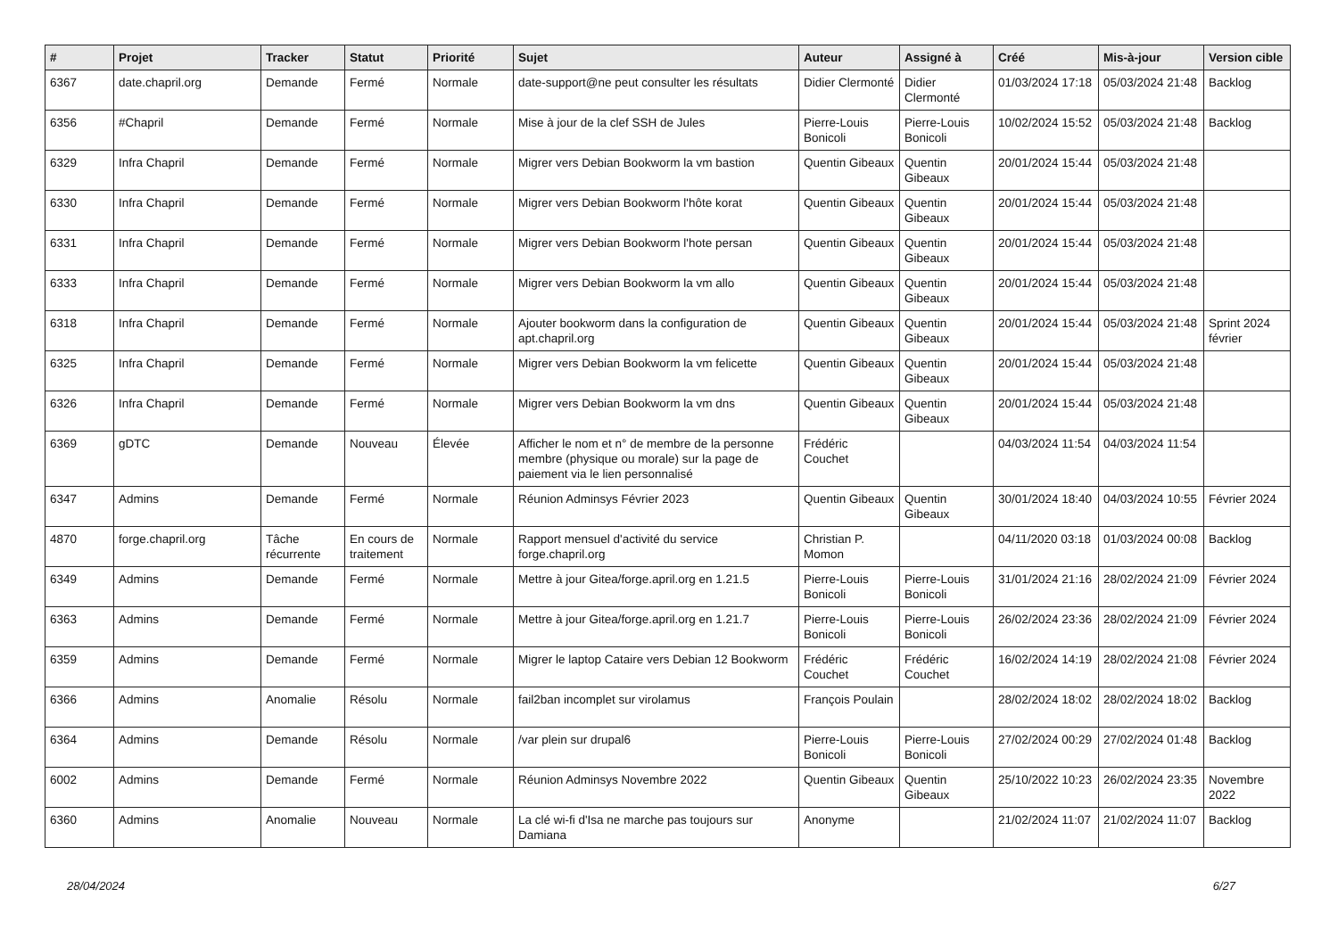| # | Projet | Tracker | Statut | Priorité | Sujet | Auteur | Assigné à | Créé | Mis-à-jour | Version cible |
| --- | --- | --- | --- | --- | --- | --- | --- | --- | --- | --- |
| 6367 | date.chapril.org | Demande | Fermé | Normale | date-support@ne peut consulter les résultats | Didier Clermonté | Didier Clermonté | 01/03/2024 17:18 | 05/03/2024 21:48 | Backlog |
| 6356 | #Chapril | Demande | Fermé | Normale | Mise à jour de la clef SSH de Jules | Pierre-Louis Bonicoli | Pierre-Louis Bonicoli | 10/02/2024 15:52 | 05/03/2024 21:48 | Backlog |
| 6329 | Infra Chapril | Demande | Fermé | Normale | Migrer vers Debian Bookworm la vm bastion | Quentin Gibeaux | Quentin Gibeaux | 20/01/2024 15:44 | 05/03/2024 21:48 | |
| 6330 | Infra Chapril | Demande | Fermé | Normale | Migrer vers Debian Bookworm l'hôte korat | Quentin Gibeaux | Quentin Gibeaux | 20/01/2024 15:44 | 05/03/2024 21:48 | |
| 6331 | Infra Chapril | Demande | Fermé | Normale | Migrer vers Debian Bookworm l'hote persan | Quentin Gibeaux | Quentin Gibeaux | 20/01/2024 15:44 | 05/03/2024 21:48 | |
| 6333 | Infra Chapril | Demande | Fermé | Normale | Migrer vers Debian Bookworm la vm allo | Quentin Gibeaux | Quentin Gibeaux | 20/01/2024 15:44 | 05/03/2024 21:48 | |
| 6318 | Infra Chapril | Demande | Fermé | Normale | Ajouter bookworm dans la configuration de apt.chapril.org | Quentin Gibeaux | Quentin Gibeaux | 20/01/2024 15:44 | 05/03/2024 21:48 | Sprint 2024 février |
| 6325 | Infra Chapril | Demande | Fermé | Normale | Migrer vers Debian Bookworm la vm felicette | Quentin Gibeaux | Quentin Gibeaux | 20/01/2024 15:44 | 05/03/2024 21:48 | |
| 6326 | Infra Chapril | Demande | Fermé | Normale | Migrer vers Debian Bookworm la vm dns | Quentin Gibeaux | Quentin Gibeaux | 20/01/2024 15:44 | 05/03/2024 21:48 | |
| 6369 | gDTC | Demande | Nouveau | Élevée | Afficher le nom et n° de membre de la personne membre (physique ou morale) sur la page de paiement via le lien personnalisé | Frédéric Couchet | | 04/03/2024 11:54 | 04/03/2024 11:54 | |
| 6347 | Admins | Demande | Fermé | Normale | Réunion Adminsys Février 2023 | Quentin Gibeaux | Quentin Gibeaux | 30/01/2024 18:40 | 04/03/2024 10:55 | Février 2024 |
| 4870 | forge.chapril.org | Tâche récurrente | En cours de traitement | Normale | Rapport mensuel d'activité du service forge.chapril.org | Christian P. Momon | | 04/11/2020 03:18 | 01/03/2024 00:08 | Backlog |
| 6349 | Admins | Demande | Fermé | Normale | Mettre à jour Gitea/forge.april.org en 1.21.5 | Pierre-Louis Bonicoli | Pierre-Louis Bonicoli | 31/01/2024 21:16 | 28/02/2024 21:09 | Février 2024 |
| 6363 | Admins | Demande | Fermé | Normale | Mettre à jour Gitea/forge.april.org en 1.21.7 | Pierre-Louis Bonicoli | Pierre-Louis Bonicoli | 26/02/2024 23:36 | 28/02/2024 21:09 | Février 2024 |
| 6359 | Admins | Demande | Fermé | Normale | Migrer le laptop Cataire vers Debian 12 Bookworm | Frédéric Couchet | Frédéric Couchet | 16/02/2024 14:19 | 28/02/2024 21:08 | Février 2024 |
| 6366 | Admins | Anomalie | Résolu | Normale | fail2ban incomplet sur virolamus | François Poulain | | 28/02/2024 18:02 | 28/02/2024 18:02 | Backlog |
| 6364 | Admins | Demande | Résolu | Normale | /var plein sur drupal6 | Pierre-Louis Bonicoli | Pierre-Louis Bonicoli | 27/02/2024 00:29 | 27/02/2024 01:48 | Backlog |
| 6002 | Admins | Demande | Fermé | Normale | Réunion Adminsys Novembre 2022 | Quentin Gibeaux | Quentin Gibeaux | 25/10/2022 10:23 | 26/02/2024 23:35 | Novembre 2022 |
| 6360 | Admins | Anomalie | Nouveau | Normale | La clé wi-fi d'Isa ne marche pas toujours sur Damiana | Anonyme | | 21/02/2024 11:07 | 21/02/2024 11:07 | Backlog |
28/04/2024 6/27